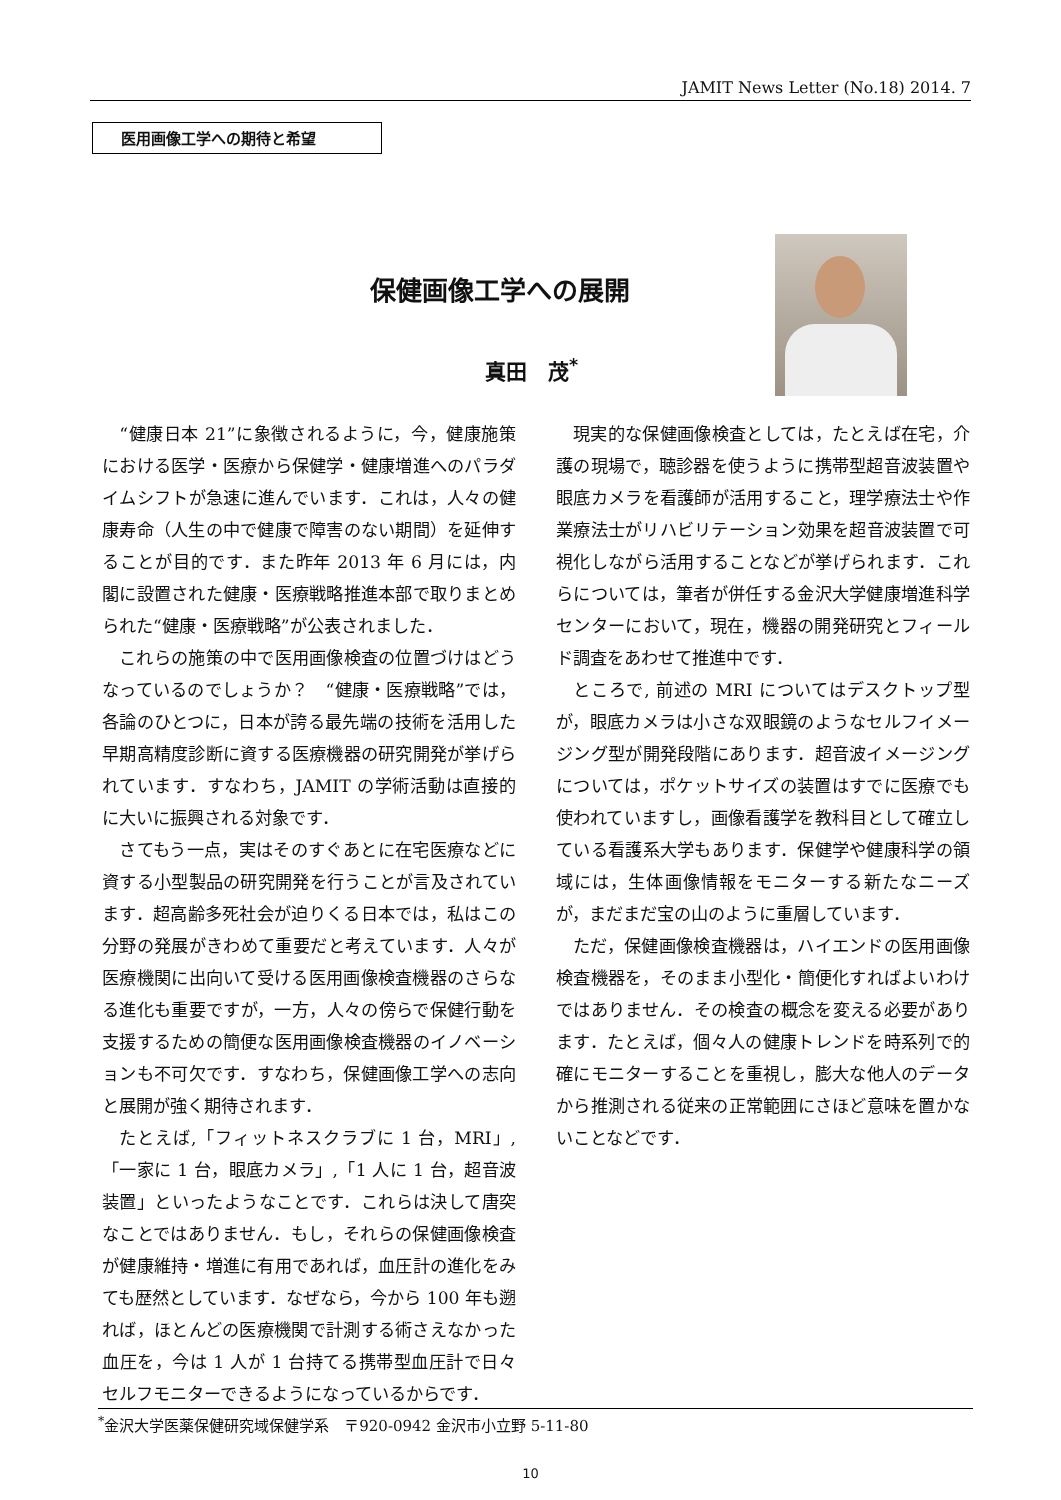JAMIT News Letter (No.18) 2014. 7
医用画像工学への期待と希望
保健画像工学への展開
真田　茂<sup>*</sup>
“健康日本 21”に象徴されるように，今，健康施策における医学・医療から保健学・健康増進へのパラダイムシフトが急速に進んでいます．これは，人々の健康寿命（人生の中で健康で障害のない期間）を延伸することが目的です．また昨年 2013 年 6 月には，内閣に設置された健康・医療戦略推進本部で取りまとめられた“健康・医療戦略”が公表されました．
これらの施策の中で医用画像検査の位置づけはどうなっているのでしょうか？　“健康・医療戦略”では，各論のひとつに，日本が誇る最先端の技術を活用した早期高精度診断に資する医療機器の研究開発が挙げられています．すなわち，JAMIT の学術活動は直接的に大いに振興される対象です．
さてもう一点，実はそのすぐあとに在宅医療などに資する小型製品の研究開発を行うことが言及されています．超高齢多死社会が迫りくる日本では，私はこの分野の発展がきわめて重要だと考えています．人々が医療機関に出向いて受ける医用画像検査機器のさらなる進化も重要ですが，一方，人々の傍らで保健行動を支援するための簡便な医用画像検査機器のイノベーションも不可欠です．すなわち，保健画像工学への志向と展開が強く期待されます．
たとえば,「フィットネスクラブに 1 台，MRI」,「一家に 1 台，眼底カメラ」,「1 人に 1 台，超音波装置」といったようなことです．これらは決して唐突なことではありません．もし，それらの保健画像検査が健康維持・増進に有用であれば，血圧計の進化をみても歴然としています．なぜなら，今から 100 年も遡れば，ほとんどの医療機関で計測する術さえなかった血圧を，今は 1 人が 1 台持てる携帯型血圧計で日々セルフモニターできるようになっているからです．
現実的な保健画像検査としては，たとえば在宅，介護の現場で，聴診器を使うように携帯型超音波装置や眼底カメラを看護師が活用すること，理学療法士や作業療法士がリハビリテーション効果を超音波装置で可視化しながら活用することなどが挙げられます．これらについては，筆者が併任する金沢大学健康増進科学センターにおいて，現在，機器の開発研究とフィールド調査をあわせて推進中です．
ところで, 前述の MRI についてはデスクトップ型が，眼底カメラは小さな双眼鏡のようなセルフイメージング型が開発段階にあります．超音波イメージングについては，ポケットサイズの装置はすでに医療でも使われていますし，画像看護学を教科目として確立している看護系大学もあります．保健学や健康科学の領域には，生体画像情報をモニターする新たなニーズが，まだまだ宝の山のように重層しています．
ただ，保健画像検査機器は，ハイエンドの医用画像検査機器を，そのまま小型化・簡便化すればよいわけではありません．その検査の概念を変える必要があります．たとえば，個々人の健康トレンドを時系列で的確にモニターすることを重視し，膨大な他人のデータから推測される従来の正常範囲にさほど意味を置かないことなどです．
<sup>*</sup> 金沢大学医薬保健研究域保健学系　〒920-0942 金沢市小立野 5-11-80
10